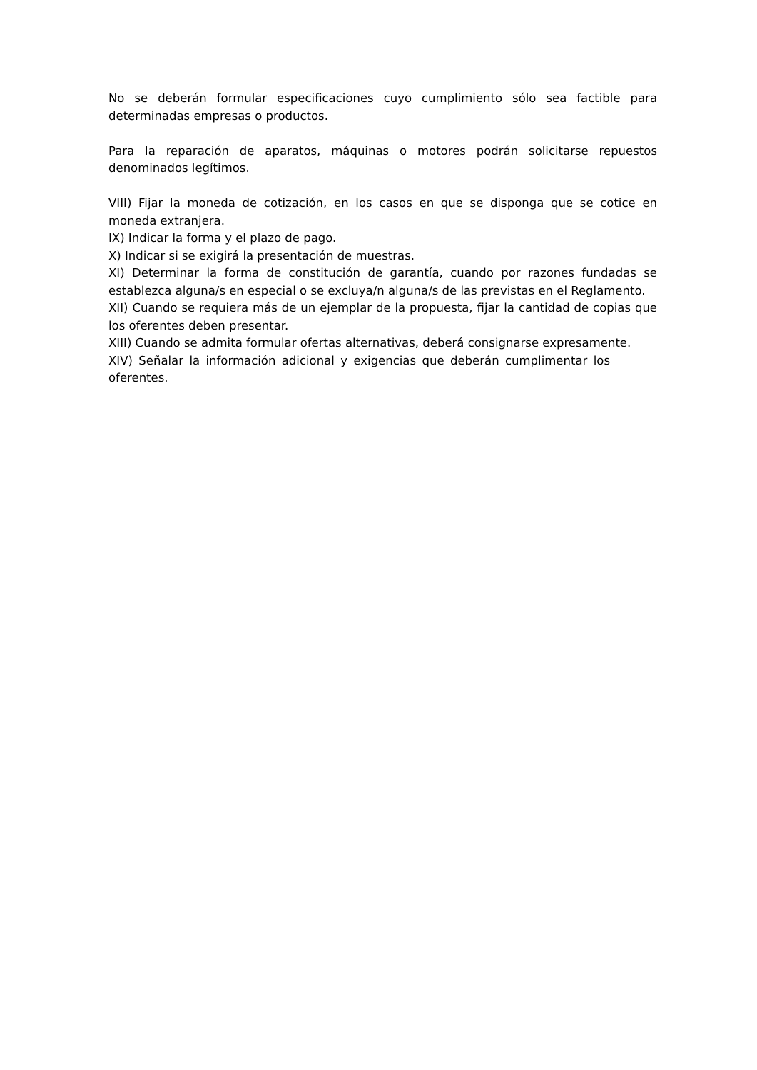No se deberán formular especificaciones cuyo cumplimiento sólo sea factible para determinadas empresas o productos.
Para la reparación de aparatos, máquinas o motores podrán solicitarse repuestos denominados legítimos.
VIII) Fijar la moneda de cotización, en los casos en que se disponga que se cotice en moneda extranjera.
IX) Indicar la forma y el plazo de pago.
X) Indicar si se exigirá la presentación de muestras.
XI) Determinar la forma de constitución de garantía, cuando por razones fundadas se establezca alguna/s en especial o se excluya/n alguna/s de las previstas en el Reglamento.
XII) Cuando se requiera más de un ejemplar de la propuesta, fijar la cantidad de copias que los oferentes deben presentar.
XIII) Cuando se admita formular ofertas alternativas, deberá consignarse expresamente.
XIV) Señalar la información adicional y exigencias que deberán cumplimentar los oferentes.